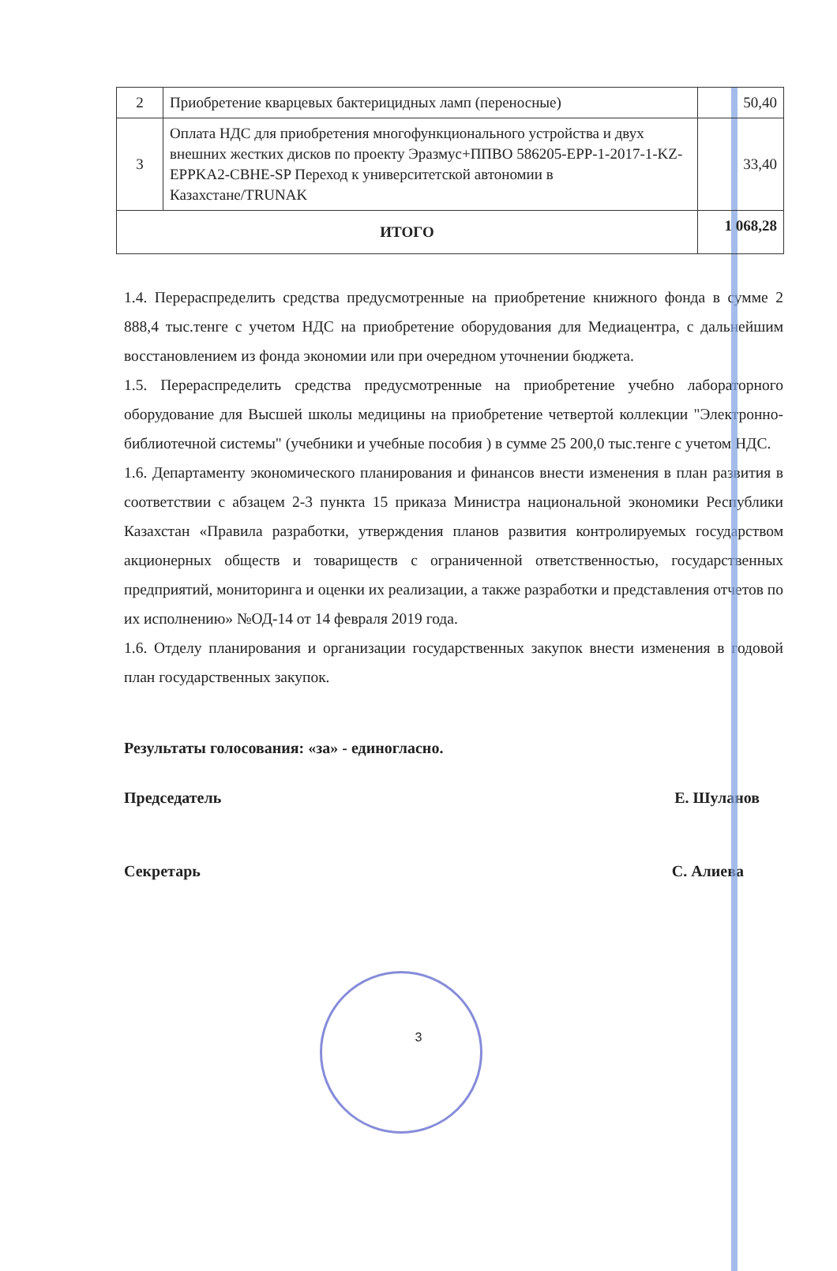| 2 | Приобретение кварцевых бактерицидных ламп (переносные) | 50,40 |
| 3 | Оплата НДС для приобретения многофункционального устройства и двух внешних жестких дисков по проекту Эразмус+ППВО 586205-EPP-1-2017-1-KZ-EPPKA2-CBHE-SP Переход к университетской автономии в Казахстане/TRUNAK | 33,40 |
| ИТОГО | | 1 068,28 |
1.4. Перераспределить средства предусмотренные на приобретение книжного фонда в сумме 2 888,4 тыс.тенге с учетом НДС на приобретение оборудования для Медиацентра, с дальнейшим восстановлением из фонда экономии или при очередном уточнении бюджета.
1.5. Перераспределить средства предусмотренные на приобретение учебно лабораторного оборудование для Высшей школы медицины на приобретение четвертой коллекции "Электронно-библиотечной системы" (учебники и учебные пособия ) в сумме 25 200,0 тыс.тенге с учетом НДС.
1.6. Департаменту экономического планирования и финансов внести изменения в план развития в соответствии с абзацем 2-3 пункта 15 приказа Министра национальной экономики Республики Казахстан «Правила разработки, утверждения планов развития контролируемых государством акционерных обществ и товариществ с ограниченной ответственностью, государственных предприятий, мониторинга и оценки их реализации, а также разработки и представления отчетов по их исполнению» №ОД-14 от 14 февраля 2019 года.
1.6. Отделу планирования и организации государственных закупок внести изменения в годовой план государственных закупок.
Результаты голосования: «за» - единогласно.
Председатель Е. Шуланов
Секретарь С. Алиева
3